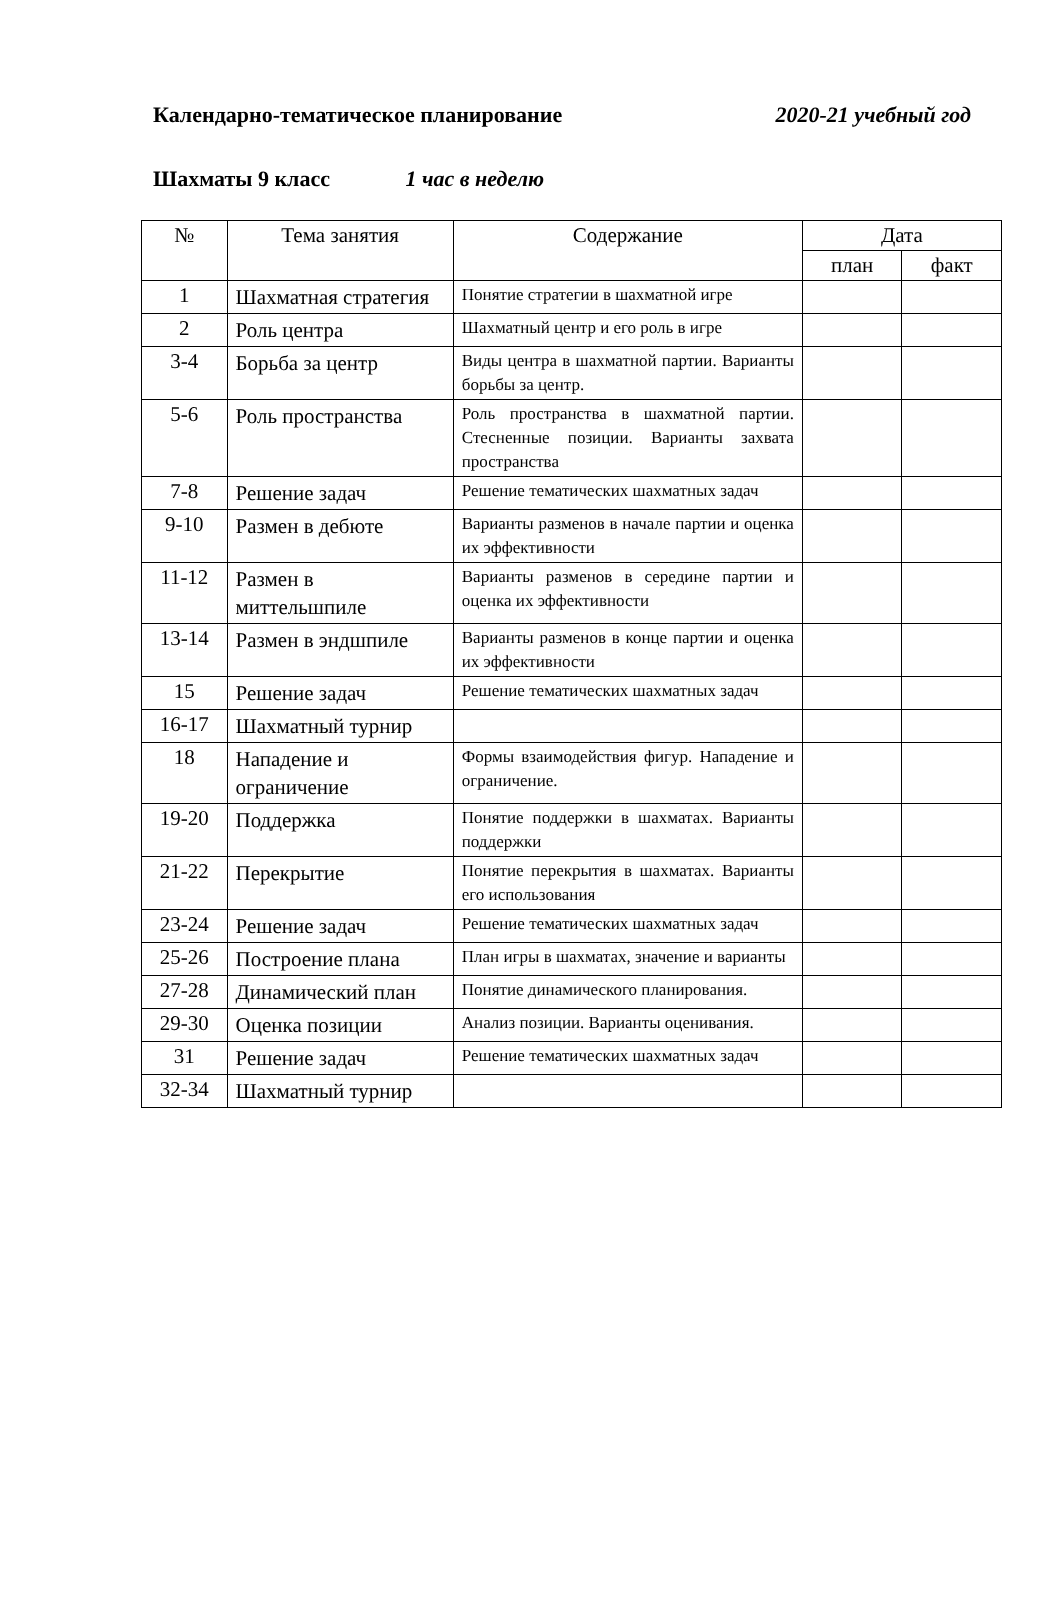Календарно-тематическое планирование 2020-21 учебный год
Шахматы 9 класс 1 час в неделю
| № | Тема занятия | Содержание | Дата | |
| --- | --- | --- | --- | --- |
| | | | план | факт |
| 1 | Шахматная стратегия | Понятие стратегии в шахматной игре | | |
| 2 | Роль центра | Шахматный центр и его роль в игре | | |
| 3-4 | Борьба за центр | Виды центра в шахматной партии. Варианты борьбы за центр. | | |
| 5-6 | Роль пространства | Роль пространства в шахматной партии. Стесненные позиции. Варианты захвата пространства | | |
| 7-8 | Решение задач | Решение тематических шахматных задач | | |
| 9-10 | Размен в дебюте | Варианты разменов в начале партии и оценка их эффективности | | |
| 11-12 | Размен в миттельшпиле | Варианты разменов в середине партии и оценка их эффективности | | |
| 13-14 | Размен в эндшпиле | Варианты разменов в конце партии и оценка их эффективности | | |
| 15 | Решение задач | Решение тематических шахматных задач | | |
| 16-17 | Шахматный турнир | | | |
| 18 | Нападение и ограничение | Формы взаимодействия фигур. Нападение и ограничение. | | |
| 19-20 | Поддержка | Понятие поддержки в шахматах. Варианты поддержки | | |
| 21-22 | Перекрытие | Понятие перекрытия в шахматах. Варианты его использования | | |
| 23-24 | Решение задач | Решение тематических шахматных задач | | |
| 25-26 | Построение плана | План игры в шахматах, значение и варианты | | |
| 27-28 | Динамический план | Понятие динамического планирования. | | |
| 29-30 | Оценка позиции | Анализ позиции. Варианты оценивания. | | |
| 31 | Решение задач | Решение тематических шахматных задач | | |
| 32-34 | Шахматный турнир | | | |